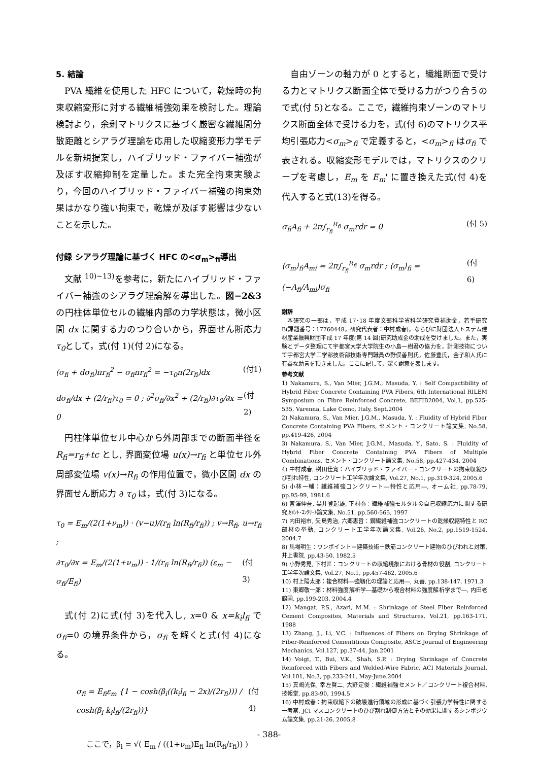5. 結論
PVA 繊維を使用した HFC について，乾燥時の拘束収縮変形に対する繊維補強効果を検討した。理論検討より，余剰マトリクスに基づく厳密な繊維間分散距離とシアラグ理論を応用した収縮変形力学モデルを新規提案し，ハイブリッド・ファイバー補強が及ぼす収縮抑制を定量した。また完全拘束実験より，今回のハイブリッド・ファイバー補強の拘束効果はかなり強い拘束で，乾燥が及ぼす影響は少ないことを示した。
付録 シアラグ理論に基づく HFC の<σ<sub>m</sub>><sub>fi</sub>導出
文献 <sup>10)~13)</sup>を参考に，新たにハイブリッド・ファイバー補強のシアラグ理論解を導出した。図−2&3 の円柱体単位セルの繊維内部の力学状態は，微小区間 dx に関する力のつり合いから，界面せん断応力τ<sub>0</sub>として，式(付 1)(付 2)になる。
(σ<sub>fi</sub> + dσ<sub>fi</sub>)πr<sub>fi</sub><sup>2</sup> − σ<sub>fi</sub>πr<sub>fi</sub><sup>2</sup> = −τ<sub>0</sub>π(2r<sub>fi</sub>)dx (付1)
dσ<sub>fi</sub>/dx + (2/r<sub>fi</sub>)τ<sub>0</sub> = 0 ; ∂<sup>2</sup>σ<sub>fi</sub>/∂x<sup>2</sup> + (2/r<sub>fi</sub>)∂τ<sub>0</sub>/∂x = 0 (付2)
円柱体単位セル中心から外周部までの断面半径を R<sub>fi</sub>=r<sub>fi</sub>+tc とし, 界面変位場 u(x)→r<sub>fi</sub> と単位セル外周部変位場 v(x)→R<sub>fi</sub> の作用位置で，微小区間 dx の界面せん断応力 ∂ τ<sub>0</sub> は，式(付 3)になる。
τ<sub>0</sub> = E<sub>m</sub>/(2(1+ν<sub>m</sub>)) · (v−u)/(r<sub>fi</sub> ln(R<sub>fi</sub>/r<sub>fi</sub>)) ; v→R<sub>fi</sub>, u→r<sub>fi</sub> ;
∂τ<sub>0</sub>/∂x = E<sub>m</sub>/(2(1+ν<sub>m</sub>)) · 1/(r<sub>fi</sub> ln(R<sub>fi</sub>/r<sub>fi</sub>)) (ε<sub>m</sub> − σ<sub>fi</sub>/E<sub>fi</sub>) (付 3)
式(付 2)に式(付 3)を代入し, x=0 & x=k<sub>i</sub>l<sub>fi</sub> でσ<sub>fi</sub>=0 の境界条件から，σ<sub>fi</sub> を解くと式(付 4)になる。
σ<sub>fi</sub> = E<sub>fi</sub>ε<sub>m</sub> {1 − cosh(β<sub>i</sub>((k<sub>i</sub>l<sub>fi</sub> − 2x)/(2r<sub>fi</sub>))) / cosh(β<sub>i</sub> k<sub>i</sub>l<sub>fi</sub>/(2r<sub>fi</sub>))} (付4)
ここで，β<sub>i</sub> = √( E<sub>m</sub> / ((1+ν<sub>m</sub>)E<sub>fi</sub> ln(R<sub>fi</sub>/r<sub>fi</sub>)) )
自由ゾーンの軸力が 0 とすると，繊維断面で受ける力とマトリクス断面全体で受ける力がつり合うので式(付 5)となる。ここで，繊維拘束ゾーンのマトリクス断面全体で受ける力を，式(付 6)のマトリクス平均引張応力<σ<sub>m</sub>><sub>fi</sub> で定義すると，<σ<sub>m</sub>><sub>fi</sub> はσ<sub>fi</sub> で表される。収縮変形モデルでは，マトリクスのクリープを考慮し，E<sub>m</sub> を E<sub>m</sub>' に置き換えた式(付 4)を代入すると式(13)を得る。
σ<sub>fi</sub>A<sub>fi</sub> + 2π∫<sub>r<sub>fi</sub></sub><sup>R<sub>fi</sub></sup> σ<sub>m</sub>rdr = 0 (付 5)
⟨σ<sub>m</sub>⟩<sub>fi</sub>A<sub>mi</sub> = 2π∫<sub>r<sub>fi</sub></sub><sup>R<sub>fi</sub></sup> σ<sub>m</sub>rdr ; ⟨σ<sub>m</sub>⟩<sub>fi</sub> = (−A<sub>fi</sub>/A<sub>mi</sub>)σ<sub>fi</sub> (付 6)
謝辞
本研究の一部は，平成 17･18 年度文部科学省科学研究費補助金，若手研究 B(課題番号：17760448，研究代表者：中村成春)，ならびに財団法人トステム建材産業振興財団平成 17 年度(第 14 回)研究助成金の助成を受けました。また，実験とデータ整理にて宇都宮大学大学院生の小島一樹君の協力を，計測技術について宇都宮大学工学部技術部技術専門職員の野俣善則氏，佐藤豊氏，金子和人氏に有益な助言を頂きました。ここに記して，深く謝意を表します。
参考文献
1) Nakamura, S., Van Mier, J.G.M., Masuda, Y. : Self Compactibility of Hybrid Fiber Concrete Containing PVA Fibers, 6th International RILEM Symposium on Fibre Reinforced Concrete, BEFIB2004, Vol.1, pp.525-535, Varenna, Lake Como, Italy, Sept.2004
2) Nakamura, S., Van Mier, J.G.M., Masuda, Y. : Fluidity of Hybrid Fiber Concrete Containing PVA Fibers, セメント・コンクリート論文集, No.58, pp.419-426, 2004
3) Nakamura, S., Van Mier, J.G.M., Masuda, Y., Sato, S. : Fluidity of Hybrid Fiber Concrete Containing PVA Fibers of Multiple Combinations, セメント・コンクリート論文集, No.58, pp.427-434, 2004
4) 中村成春, 桝田佳寛：ハイブリッド・ファイバー・コンクリートの拘束収縮ひび割れ特性, コンクリート工学年次論文集, Vol.27, No.1, pp.319-324, 2005.6
5) 小林一輔：繊維補強コンクリート―特性と応用―, オーム社, pp.78-79, pp.95-99, 1981.6
6) 宮澤伸吾, 黒井登起雄, 下村弥：繊維補強モルタルの自己収縮応力に関する研究,ｾﾒﾝﾄ･ｺﾝｸﾘｰﾄ論文集, No.51, pp.560-565, 1997
7) 内田裕市, 矢島秀治, 六郷恵哲：鋼繊維補強コンクリートの乾燥収縮特性と RC 部材の挙動, コンクリート工学年次論文集, Vol.26, No.2, pp.1519-1524, 2004.7
8) 馬場明生：ワンポイント＝建築技術－鉄筋コンクリート建物のひびわれと対策, 井上書院, pp.43-50, 1982.5
9) 小野秀晃, 下村匠：コンクリートの収縮現象における骨材の役割, コンクリート工学年次論文集, Vol.27, No.1, pp.457-462, 2005.6
10) 村上陽太郎：複合材料―強靱化の理論と応用―, 丸善, pp.138-147, 1971.3
11) 東郷敬一郎：材料強度解析学―基礎から複合材料の強度解析学まで―, 内田老鶴圃, pp.199-203, 2004.4
12) Mangat, P.S., Azari, M.M. : Shrinkage of Steel Fiber Reinforced Cement Composites, Materials and Structures, Vol.21, pp.163-171, 1988
13) Zhang, J., Li, V.C. : Influences of Fibers on Drying Shrinkage of Fiber-Reinforced Cementitious Composite, ASCE Journal of Engineering Mechanics, Vol.127, pp.37-44, Jan.2001
14) Voigt, T., Bui, V.K., Shah, S.P. : Drying Shrinkage of Concrete Reinforced with Fibers and Welded-Wire Fabric, ACI Materials Journal, Vol.101, No.3, pp.233-241, May-June.2004
15) 真嶋光保, 幸左賢二, 大野定俊：繊維補強セメント／コンクリート複合材料, 技報堂, pp.83-90, 1994.5
16) 中村成春：拘束収縮下の破壊進行領域の形成に基づく引張力学特性に関する一考察, JCI マスコンクリートのひび割れ制御方法とその効果に関するシンポジウム論文集, pp.21-26, 2005.8
- 388-